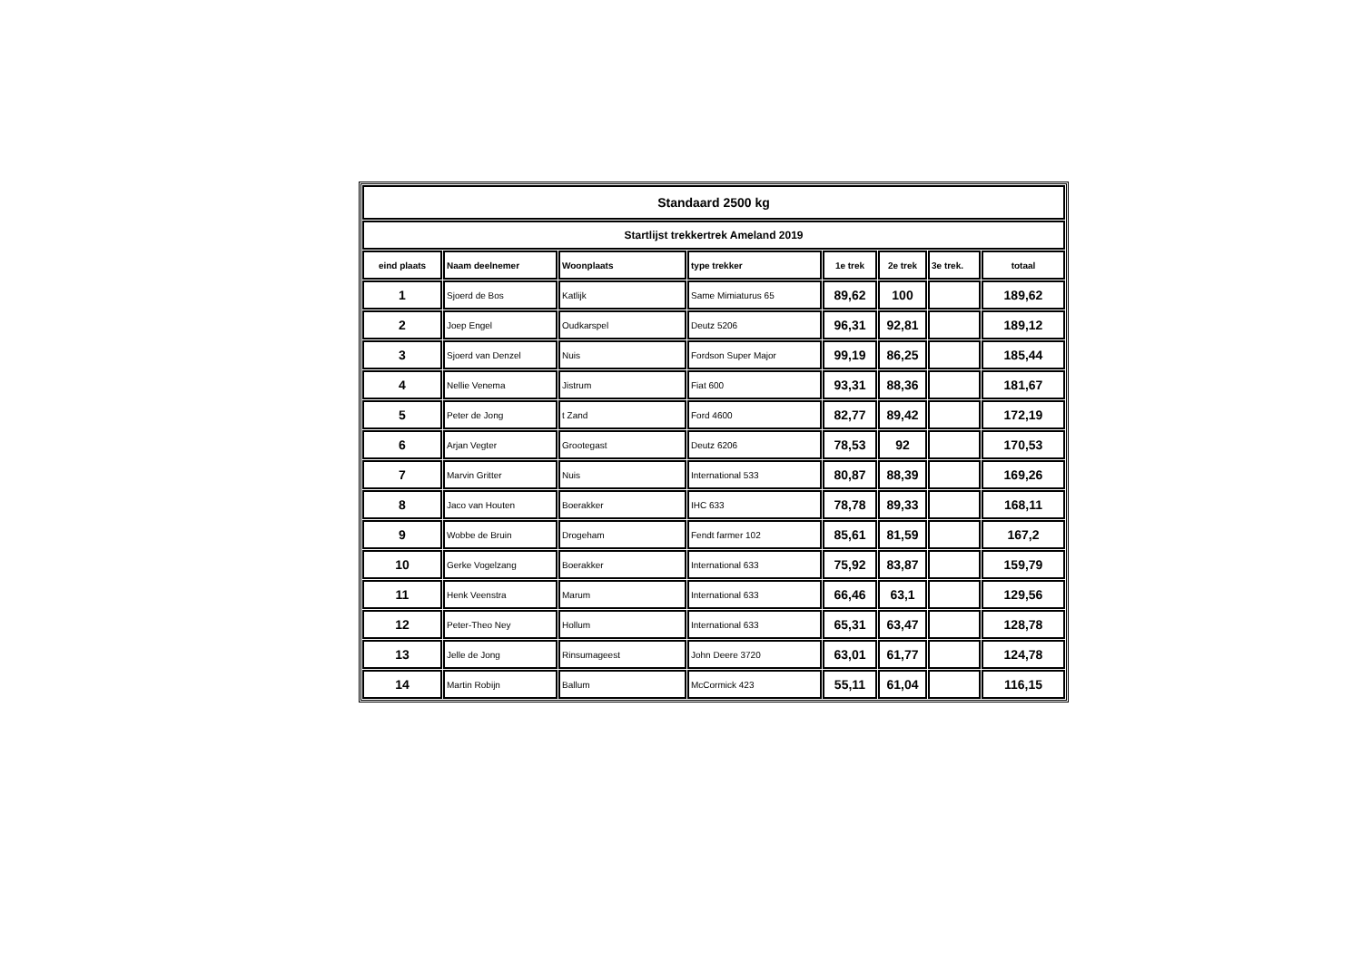| Standaard 2500 kg | | | | | | | |
| Startlijst trekkertrek Ameland 2019 | | | | | | | |
| eind plaats | Naam deelnemer | Woonplaats | type trekker | 1e trek | 2e trek | 3e trek. | totaal |
| 1 | Sjoerd de Bos | Katlijk | Same Mimiaturus 65 | 89,62 | 100 | | 189,62 |
| 2 | Joep Engel | Oudkarspel | Deutz 5206 | 96,31 | 92,81 | | 189,12 |
| 3 | Sjoerd van Denzel | Nuis | Fordson Super Major | 99,19 | 86,25 | | 185,44 |
| 4 | Nellie Venema | Jistrum | Fiat 600 | 93,31 | 88,36 | | 181,67 |
| 5 | Peter de Jong | t Zand | Ford 4600 | 82,77 | 89,42 | | 172,19 |
| 6 | Arjan Vegter | Grootegast | Deutz 6206 | 78,53 | 92 | | 170,53 |
| 7 | Marvin Gritter | Nuis | International 533 | 80,87 | 88,39 | | 169,26 |
| 8 | Jaco van Houten | Boerakker | IHC 633 | 78,78 | 89,33 | | 168,11 |
| 9 | Wobbe de Bruin | Drogeham | Fendt farmer 102 | 85,61 | 81,59 | | 167,2 |
| 10 | Gerke Vogelzang | Boerakker | International 633 | 75,92 | 83,87 | | 159,79 |
| 11 | Henk Veenstra | Marum | International 633 | 66,46 | 63,1 | | 129,56 |
| 12 | Peter-Theo Ney | Hollum | International 633 | 65,31 | 63,47 | | 128,78 |
| 13 | Jelle de Jong | Rinsumageest | John Deere 3720 | 63,01 | 61,77 | | 124,78 |
| 14 | Martin Robijn | Ballum | McCormick 423 | 55,11 | 61,04 | | 116,15 |